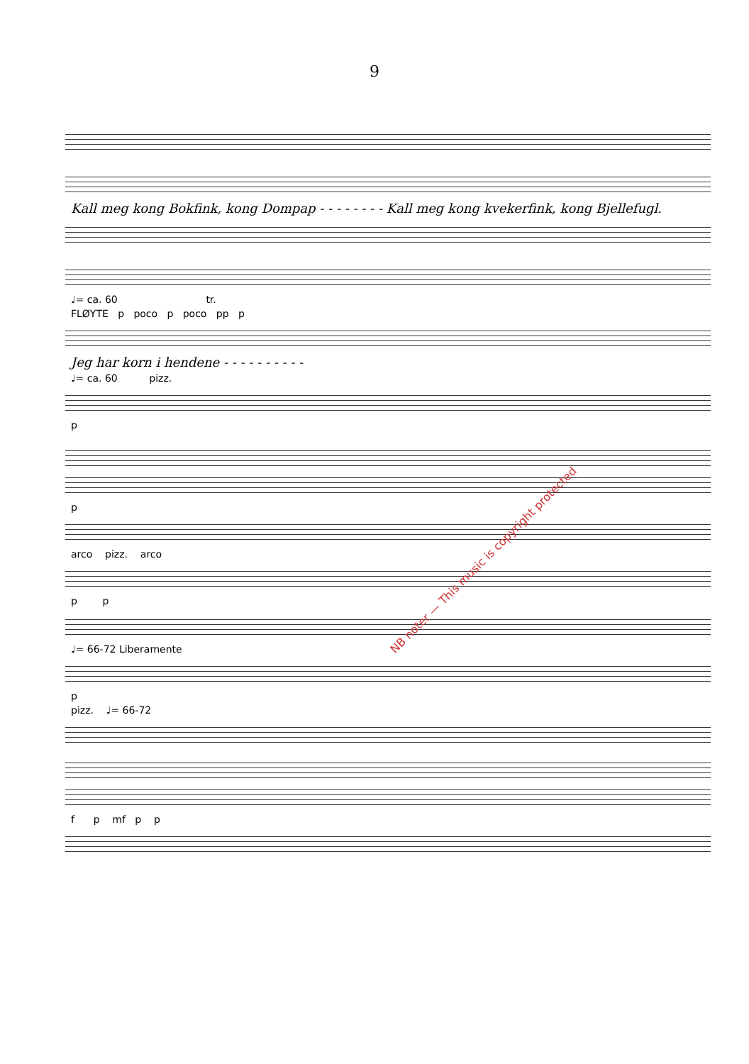9
Kall meg kong Bokfink, kong Dompap - - - - - - - - Kall meg kong kvekerfink, kong Bjellefugl.
♩= ca. 60 tr.
FLØYTE p poco p poco pp p
Jeg har korn i hendene - - - - - - - - - -
♩= ca. 60 pizz.
p
p
arco pizz. arco
p p
♩= 66-72 Liberamente
p
pizz. ♩= 66-72
f p mf p p
NB noter — This music is copyright protected